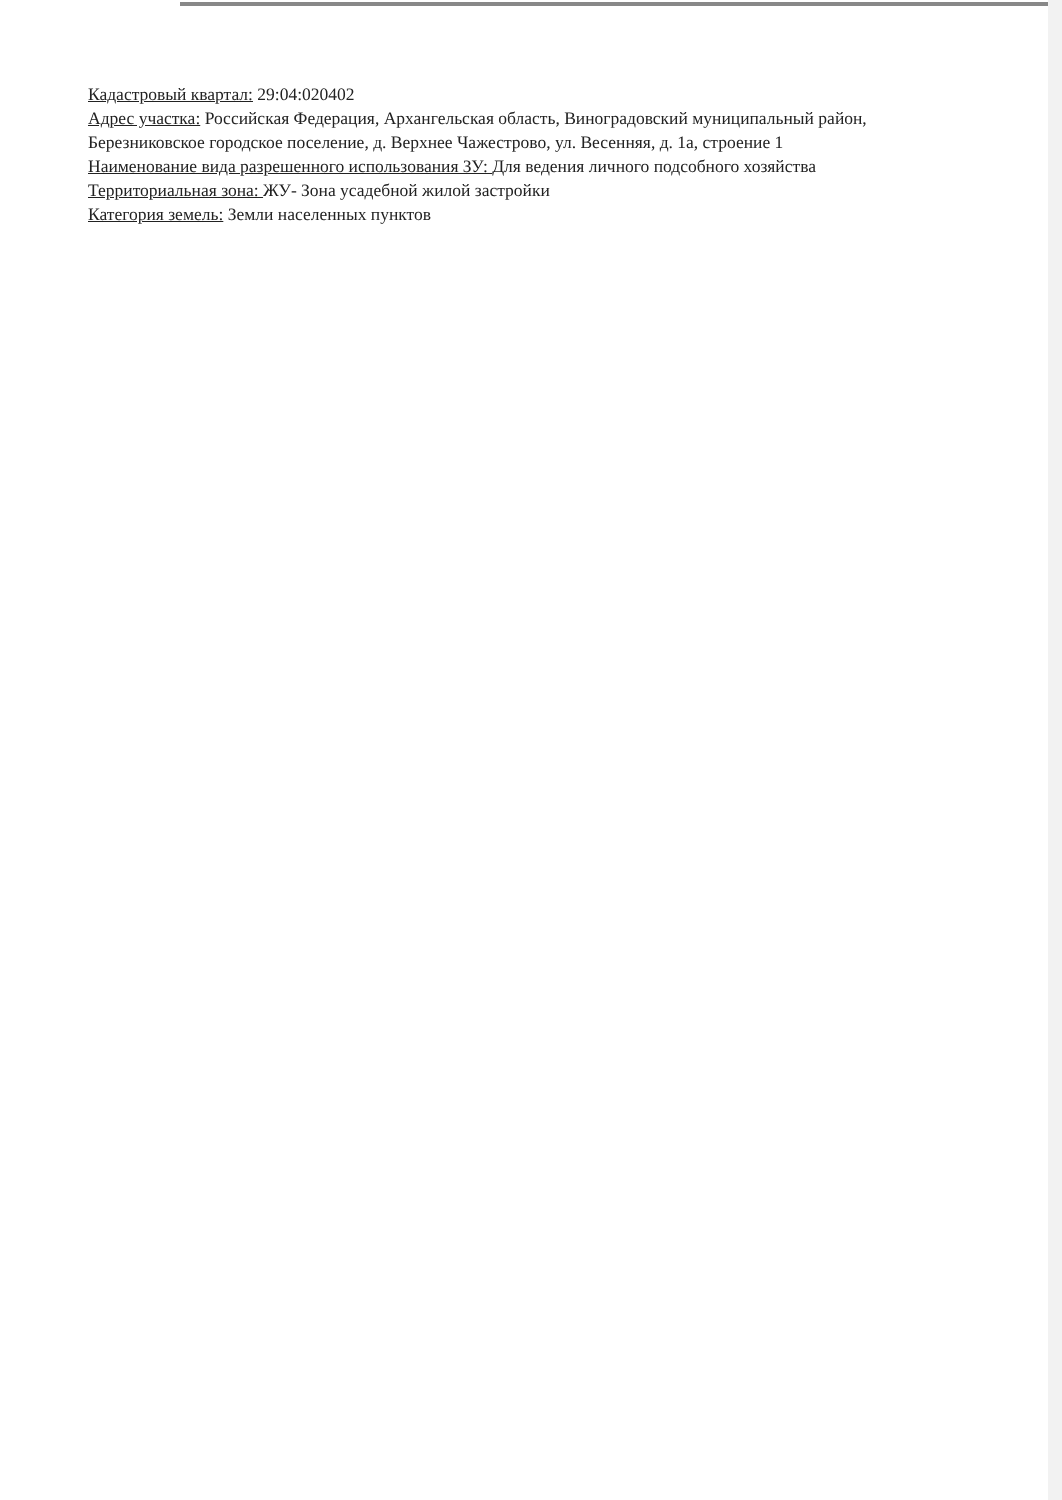Кадастровый квартал: 29:04:020402
Адрес участка: Российская Федерация, Архангельская область, Виноградовский муниципальный район, Березниковское городское поселение, д. Верхнее Чажестрово, ул. Весенняя, д. 1а, строение 1
Наименование вида разрешенного использования ЗУ: Для ведения личного подсобного хозяйства
Территориальная зона: ЖУ- Зона усадебной жилой застройки
Категория земель: Земли населенных пунктов